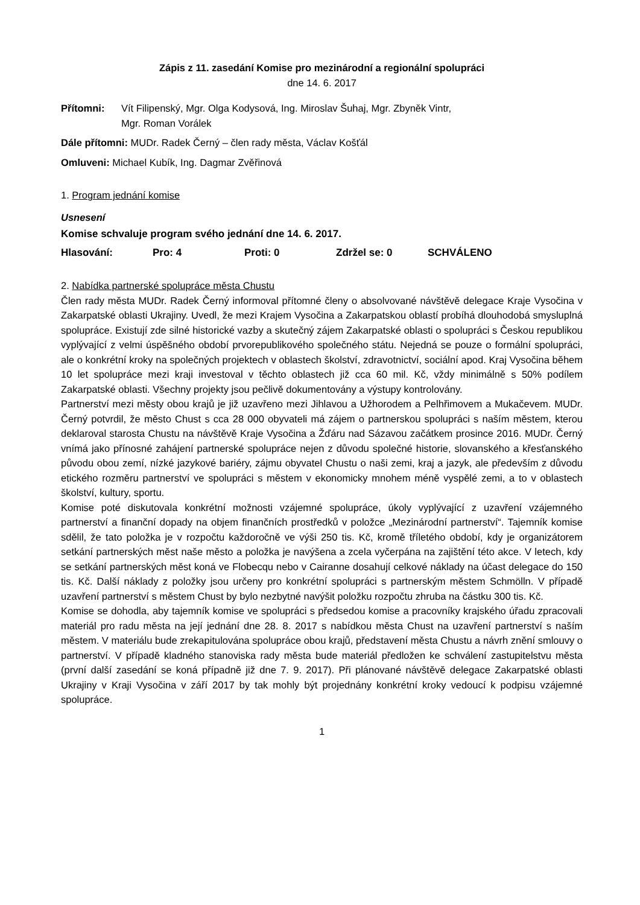Zápis z 11. zasedání Komise pro mezinárodní a regionální spolupráci
dne 14. 6. 2017
Přítomni: Vít Filipenský, Mgr. Olga Kodysová, Ing. Miroslav Šuhaj, Mgr. Zbyněk Vintr,
Mgr. Roman Vorálek
Dále přítomni: MUDr. Radek Černý – člen rady města, Václav Košťál
Omluveni: Michael Kubík, Ing. Dagmar Zvěřinová
1. Program jednání komise
Usnesení
Komise schvaluje program svého jednání dne 14. 6. 2017.
Hlasování: Pro: 4 Proti: 0 Zdržel se: 0 SCHVÁLENO
2. Nabídka partnerské spolupráce města Chustu
Člen rady města MUDr. Radek Černý informoval přítomné členy o absolvované návštěvě delegace Kraje Vysočina v Zakarpatské oblasti Ukrajiny. Uvedl, že mezi Krajem Vysočina a Zakarpatskou oblastí probíhá dlouhodobá smysluplná spolupráce. Existují zde silné historické vazby a skutečný zájem Zakarpatské oblasti o spolupráci s Českou republikou vyplývající z velmi úspěšného období prvorepublikového společného státu. Nejedná se pouze o formální spolupráci, ale o konkrétní kroky na společných projektech v oblastech školství, zdravotnictví, sociální apod. Kraj Vysočina během 10 let spolupráce mezi kraji investoval v těchto oblastech již cca 60 mil. Kč, vždy minimálně s 50% podílem Zakarpatské oblasti. Všechny projekty jsou pečlivě dokumentovány a výstupy kontrolovány.
Partnerství mezi městy obou krajů je již uzavřeno mezi Jihlavou a Užhorodem a Pelhřimovem a Mukačevem. MUDr. Černý potvrdil, že město Chust s cca 28 000 obyvateli má zájem o partnerskou spolupráci s naším městem, kterou deklaroval starosta Chustu na návštěvě Kraje Vysočina a Žďáru nad Sázavou začátkem prosince 2016. MUDr. Černý vnímá jako přínosné zahájení partnerské spolupráce nejen z důvodu společné historie, slovanského a křesťanského původu obou zemí, nízké jazykové bariéry, zájmu obyvatel Chustu o naši zemi, kraj a jazyk, ale především z důvodu etického rozměru partnerství ve spolupráci s městem v ekonomicky mnohem méně vyspělé zemi, a to v oblastech školství, kultury, sportu.
Komise poté diskutovala konkrétní možnosti vzájemné spolupráce, úkoly vyplývající z uzavření vzájemného partnerství a finanční dopady na objem finančních prostředků v položce „Mezinárodní partnerství“. Tajemník komise sdělil, že tato položka je v rozpočtu každoročně ve výši 250 tis. Kč, kromě tříletého období, kdy je organizátorem setkání partnerských měst naše město a položka je navýšena a zcela vyčerpána na zajištění této akce. V letech, kdy se setkání partnerských měst koná ve Flobecqu nebo v Cairanne dosahují celkové náklady na účast delegace do 150 tis. Kč. Další náklady z položky jsou určeny pro konkrétní spolupráci s partnerským městem Schmölln. V případě uzavření partnerství s městem Chust by bylo nezbytné navýšit položku rozpočtu zhruba na částku 300 tis. Kč.
Komise se dohodla, aby tajemník komise ve spolupráci s předsedou komise a pracovníky krajského úřadu zpracovali materiál pro radu města na její jednání dne 28. 8. 2017 s nabídkou města Chust na uzavření partnerství s naším městem. V materiálu bude zrekapitulována spolupráce obou krajů, představení města Chustu a návrh znění smlouvy o partnerství. V případě kladného stanoviska rady města bude materiál předložen ke schválení zastupitelstvu města (první další zasedání se koná případně již dne 7. 9. 2017). Při plánované návštěvě delegace Zakarpatské oblasti Ukrajiny v Kraji Vysočina v září 2017 by tak mohly být projednány konkrétní kroky vedoucí k podpisu vzájemné spolupráce.
1